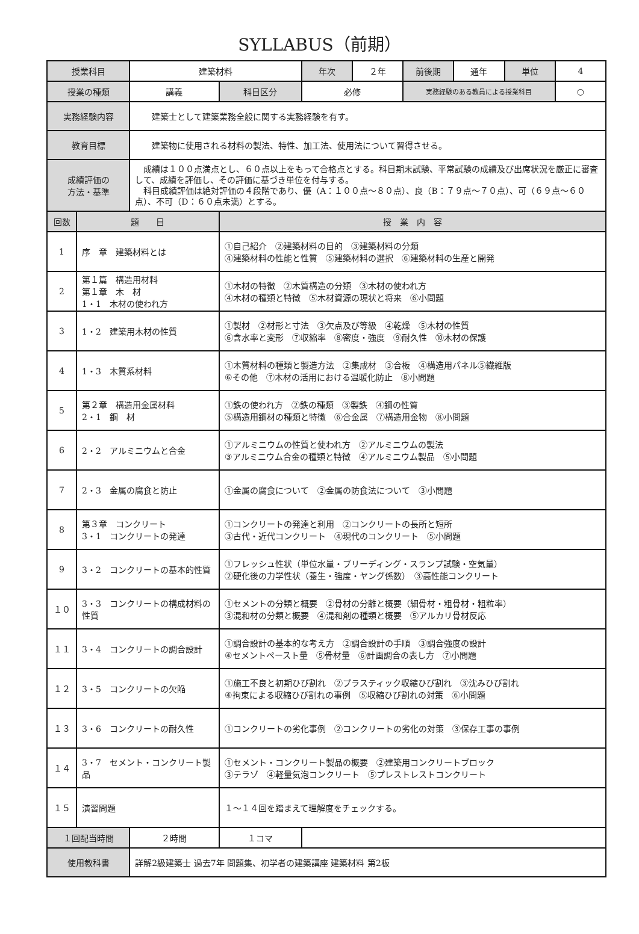SYLLABUS（前期）
| 授業科目 | | 建築材料 | | 年次 | ２年 | 前後期 | 通年 | 単位 | 4 |
| 授業の種類 | | 講義 | 科目区分 | 必修 | | 実務経験のある教員による授業科目 | | | ○ |
| 実務経験内容 | | 建築士として建築業務全般に関する実務経験を有す。 | | | | | | | |
| 教育目標 | | 建築物に使用される材料の製法、特性、加工法、使用法について習得させる。 | | | | | | | |
| 成績評価の 方法・基準 | | 成績は１００点満点とし、６０点以上をもって合格点とする。科目期末試験、平常試験の成績及び出席状況を厳正に審査して、成績を評価し、その評価に基づき単位を付与する。 科目成績評価は絶対評価の４段階であり、優（A：１００点～８０点）、良（B：７９点～７０点）、可（６９点～６０点）、不可（D：６０点未満）とする。 | | | | | | | |
| 回数 | 題 目 | | 授 業 内 容 | | | | | | |
| 1 | 序 章 建築材料とは | | ①自己紹介 ②建築材料の目的 ③建築材料の分類 ④建築材料の性能と性質 ⑤建築材料の選択 ⑥建築材料の生産と開発 | | | | | | |
| 2 | 第１篇 構造用材料 第１章 木 材 1・1 木材の使われ方 | | ①木材の特徴 ②木質構造の分類 ③木材の使われ方 ④木材の種類と特徴 ⑤木材資源の現状と将来 ⑥小問題 | | | | | | |
| 3 | 1・2 建築用木材の性質 | | ①製材 ②材形と寸法 ③欠点及び等級 ④乾燥 ⑤木材の性質 ⑥含水率と変形 ⑦収縮率 ⑧密度・強度 ⑨耐久性 ⑩木材の保護 | | | | | | |
| 4 | 1・3 木質系材料 | | ①木質材料の種類と製造方法 ②集成材 ③合板 ④構造用パネル⑤繊維版 ⑥その他 ⑦木材の活用における温暖化防止 ⑧小問題 | | | | | | |
| 5 | 第２章 構造用金属材料 2・1 鋼 材 | | ①鉄の使われ方 ②鉄の種類 ③製鉄 ④鋼の性質 ⑤構造用鋼材の種類と特徴 ⑥合金属 ⑦構造用金物 ⑧小問題 | | | | | | |
| 6 | 2・2 アルミニウムと合金 | | ①アルミニウムの性質と使われ方 ②アルミニウムの製法 ③アルミニウム合金の種類と特徴 ④アルミニウム製品 ⑤小問題 | | | | | | |
| 7 | 2・3 金属の腐食と防止 | | ①金属の腐食について ②金属の防食法について ③小問題 | | | | | | |
| 8 | 第３章 コンクリート 3・1 コンクリートの発達 | | ①コンクリートの発達と利用 ②コンクリートの長所と短所 ③古代・近代コンクリート ④現代のコンクリート ⑤小問題 | | | | | | |
| 9 | 3・2 コンクリートの基本的性質 | | ①フレッシュ性状（単位水量・ブリーディング・スランプ試験・空気量） ②硬化後の力学性状（養生・強度・ヤング係数） ③高性能コンクリート | | | | | | |
| １０ | 3・3 コンクリートの構成材料の性質 | | ①セメントの分類と概要 ②骨材の分離と概要（細骨材・粗骨材・粗粒率） ③混和材の分類と概要 ④混和剤の種類と概要 ⑤アルカリ骨材反応 | | | | | | |
| １１ | 3・4 コンクリートの調合設計 | | ①調合設計の基本的な考え方 ②調合設計の手順 ③調合強度の設計 ④セメントペースト量 ⑤骨材量 ⑥計画調合の表し方 ⑦小問題 | | | | | | |
| １２ | 3・5 コンクリートの欠陥 | | ①施工不良と初期ひび割れ ②プラスティック収縮ひび割れ ③沈みひび割れ ④拘束による収縮ひび割れの事例 ⑤収縮ひび割れの対策 ⑥小問題 | | | | | | |
| １３ | 3・6 コンクリートの耐久性 | | ①コンクリートの劣化事例 ②コンクリートの劣化の対策 ③保存工事の事例 | | | | | | |
| １４ | 3・7 セメント・コンクリート製品 | | ①セメント・コンクリート製品の概要 ②建築用コンクリートブロック ③テラゾ ④軽量気泡コンクリート ⑤プレストレストコンクリート | | | | | | |
| １５ | 演習問題 | | １～１４回を踏まえて理解度をチェックする。 | | | | | | |
| １回配当時間 | | ２時間 | １コマ | | | | | | |
| 使用教科書 | | 詳解2級建築士 過去7年 問題集、初学者の建築講座 建築材料 第2板 | | | | | | | |